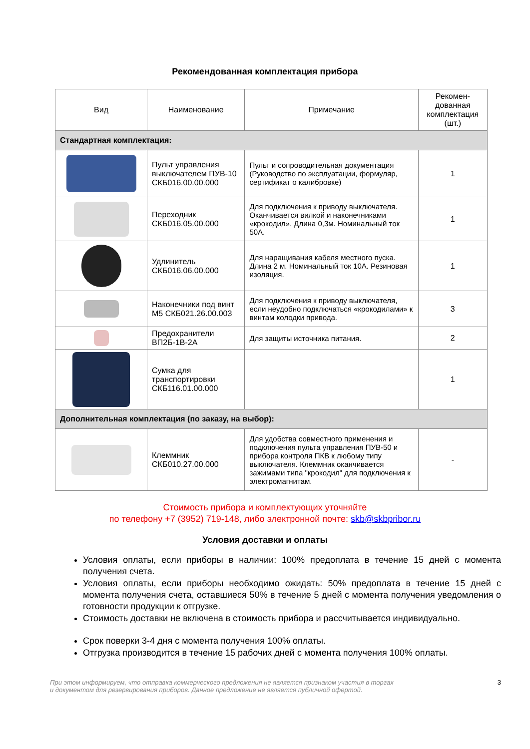Рекомендованная комплектация прибора
| Вид | Наименование | Примечание | Рекомен- дованная комплектация (шт.) |
| --- | --- | --- | --- |
| Стандартная комплектация: | | | |
| | Пульт управления выключателем ПУВ-10 СКБ016.00.00.000 | Пульт и сопроводительная документация (Руководство по эксплуатации, формуляр, сертификат о калибровке) | 1 |
| | Переходник СКБ016.05.00.000 | Для подключения к приводу выключателя. Оканчивается вилкой и наконечниками «крокодил». Длина 0,3м. Номинальный ток 50А. | 1 |
| | Удлинитель СКБ016.06.00.000 | Для наращивания кабеля местного пуска. Длина 2 м. Номинальный ток 10А. Резиновая изоляция. | 1 |
| | Наконечники под винт М5 СКБ021.26.00.003 | Для подключения к приводу выключателя, если неудобно подключаться «крокодилами» к винтам колодки привода. | 3 |
| | Предохранители ВП2Б-1В-2А | Для защиты источника питания. | 2 |
| | Сумка для транспортировки СКБ116.01.00.000 | | 1 |
| Дополнительная комплектация (по заказу, на выбор): | | | |
| | Клеммник СКБ010.27.00.000 | Для удобства совместного применения и подключения пульта управления ПУВ-50 и прибора контроля ПКВ к любому типу выключателя. Клеммник оканчивается зажимами типа "крокодил" для подключения к электромагнитам. | - |
Стоимость прибора и комплектующих уточняйте
по телефону +7 (3952) 719-148, либо электронной почте: skb@skbpribor.ru
Условия доставки и оплаты
Условия оплаты, если приборы в наличии: 100% предоплата в течение 15 дней с момента получения счета.
Условия оплаты, если приборы необходимо ожидать: 50% предоплата в течение 15 дней с момента получения счета, оставшиеся 50% в течение 5 дней с момента получения уведомления о готовности продукции к отгрузке.
Стоимость доставки не включена в стоимость прибора и рассчитывается индивидуально.
Срок поверки 3-4 дня с момента получения 100% оплаты.
Отгрузка производится в течение 15 рабочих дней с момента получения 100% оплаты.
При этом информируем, что отправка коммерческого предложения не является признаком участия в торгах
и документом для резервирования приборов. Данное предложение не является публичной офертой.
3